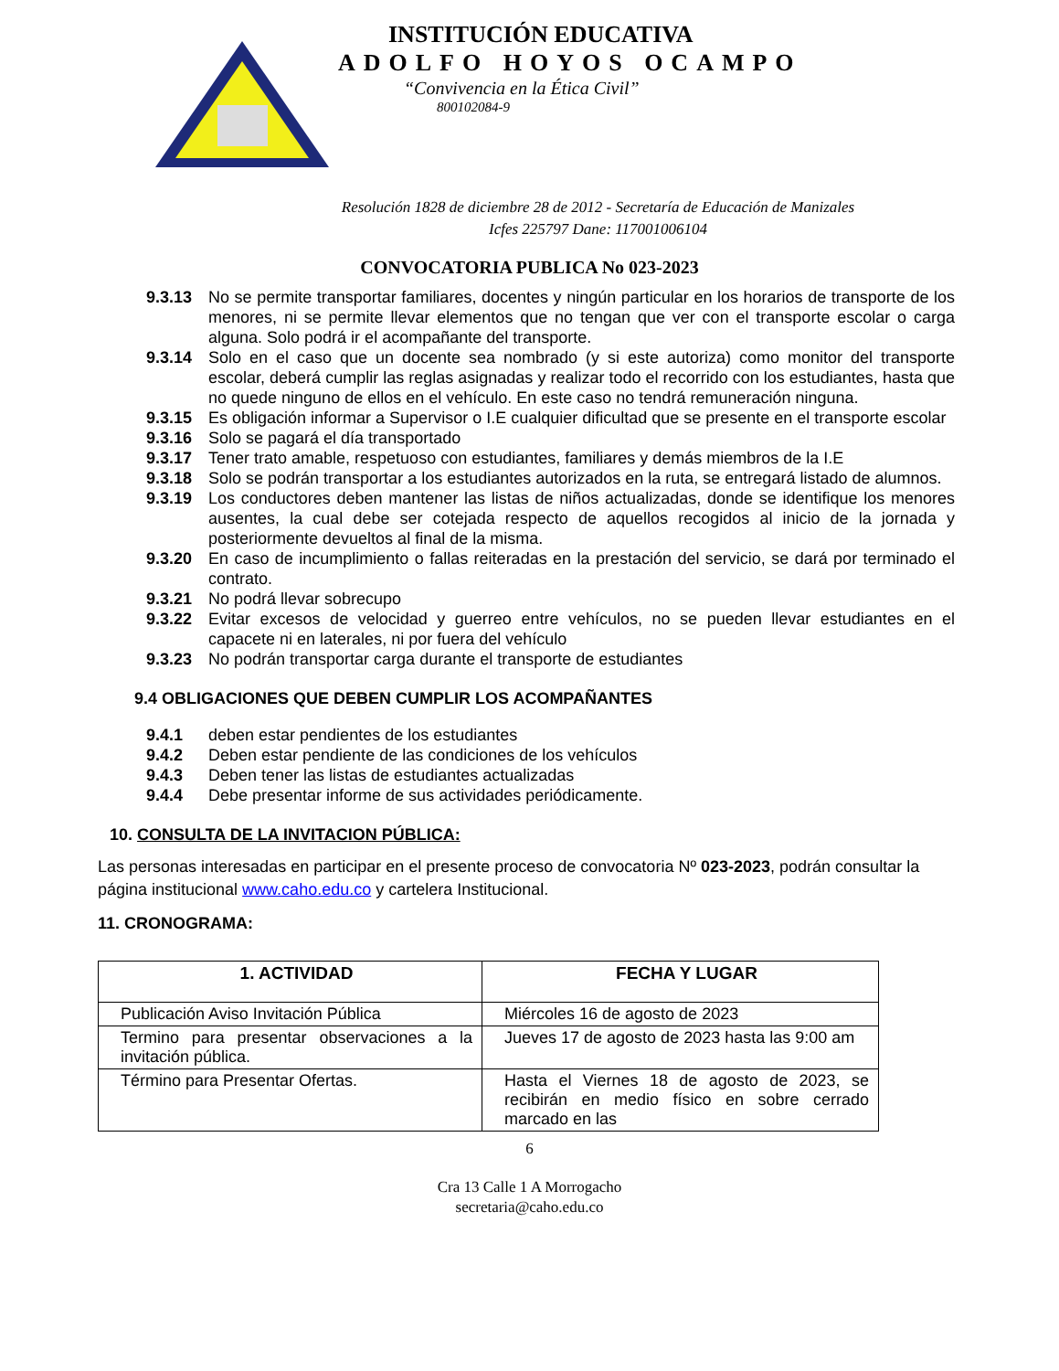INSTITUCIÓN EDUCATIVA
ADOLFO HOYOS OCAMPO
“Convivencia en la Ética Civil”
800102084-9
Resolución 1828 de diciembre 28 de 2012 - Secretaría de Educación de Manizales
Icfes 225797 Dane: 117001006104
CONVOCATORIA PUBLICA No 023-2023
9.3.13 No se permite transportar familiares, docentes y ningún particular en los horarios de transporte de los menores, ni se permite llevar elementos que no tengan que ver con el transporte escolar o carga alguna. Solo podrá ir el acompañante del transporte.
9.3.14 Solo en el caso que un docente sea nombrado (y si este autoriza) como monitor del transporte escolar, deberá cumplir las reglas asignadas y realizar todo el recorrido con los estudiantes, hasta que no quede ninguno de ellos en el vehículo. En este caso no tendrá remuneración ninguna.
9.3.15 Es obligación informar a Supervisor o I.E cualquier dificultad que se presente en el transporte escolar
9.3.16 Solo se pagará el día transportado
9.3.17 Tener trato amable, respetuoso con estudiantes, familiares y demás miembros de la I.E
9.3.18 Solo se podrán transportar a los estudiantes autorizados en la ruta, se entregará listado de alumnos.
9.3.19 Los conductores deben mantener las listas de niños actualizadas, donde se identifique los menores ausentes, la cual debe ser cotejada respecto de aquellos recogidos al inicio de la jornada y posteriormente devueltos al final de la misma.
9.3.20 En caso de incumplimiento o fallas reiteradas en la prestación del servicio, se dará por terminado el contrato.
9.3.21 No podrá llevar sobrecupo
9.3.22 Evitar excesos de velocidad y guerreo entre vehículos, no se pueden llevar estudiantes en el capacete ni en laterales, ni por fuera del vehículo
9.3.23 No podrán transportar carga durante el transporte de estudiantes
9.4 OBLIGACIONES QUE DEBEN CUMPLIR LOS ACOMPAÑANTES
9.4.1 deben estar pendientes de los estudiantes
9.4.2 Deben estar pendiente de las condiciones de los vehículos
9.4.3 Deben tener las listas de estudiantes actualizadas
9.4.4 Debe presentar informe de sus actividades periódicamente.
10. CONSULTA DE LA INVITACION PÚBLICA:
Las personas interesadas en participar en el presente proceso de convocatoria Nº 023-2023, podrán consultar la página institucional www.caho.edu.co y cartelera Institucional.
11. CRONOGRAMA:
| 1. ACTIVIDAD | FECHA Y LUGAR |
| --- | --- |
| Publicación Aviso Invitación Pública | Miércoles 16 de agosto de 2023 |
| Termino para presentar observaciones a la invitación pública. | Jueves 17 de agosto de 2023 hasta las 9:00 am |
| Término para Presentar Ofertas. | Hasta el Viernes 18 de agosto de 2023, se recibirán en medio físico en sobre cerrado marcado en las |
6
Cra 13 Calle 1 A Morrogacho
secretaria@caho.edu.co